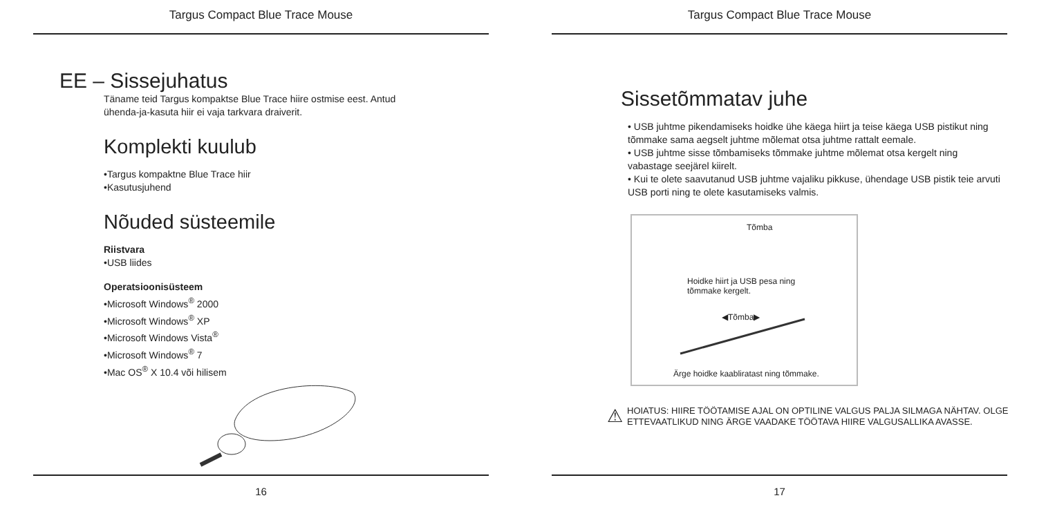Targus Compact Blue Trace Mouse
EE – Sissejuhatus
Täname teid Targus kompaktse Blue Trace hiire ostmise eest. Antud
ühenda-ja-kasuta hiir ei vaja tarkvara draiverit.
Komplekti kuulub
•Targus kompaktne Blue Trace hiir
•Kasutusjuhend
Nõuded süsteemile
Riistvara
•USB liides
Operatsioonisüsteem
•Microsoft Windows<sup>®</sup> 2000
•Microsoft Windows<sup>®</sup> XP
•Microsoft Windows Vista<sup>®</sup>
•Microsoft Windows<sup>®</sup> 7
•Mac OS<sup>®</sup> X 10.4 või hilisem
16
Targus Compact Blue Trace Mouse
Sissetõmmatav juhe
• USB juhtme pikendamiseks hoidke ühe käega hiirt ja teise käega USB pistikut ning tõmmake sama aegselt juhtme mõlemat otsa juhtme rattalt eemale.
• USB juhtme sisse tõmbamiseks tõmmake juhtme mõlemat otsa kergelt ning vabastage seejärel kiirelt.
• Kui te olete saavutanud USB juhtme vajaliku pikkuse, ühendage USB pistik teie arvuti USB porti ning te olete kasutamiseks valmis.
Tõmba
Hoidke hiirt ja USB pesa ning
tõmmake kergelt.
◀Tõmba▶
Ärge hoidke kaabliratast ning tõmmake.
⚠
HOIATUS: HIIRE TÖÖTAMISE AJAL ON OPTILINE VALGUS PALJA SILMAGA NÄHTAV. OLGE
ETTEVAATLIKUD NING ÄRGE VAADAKE TÖÖTAVA HIIRE VALGUSALLIKA AVASSE.
17